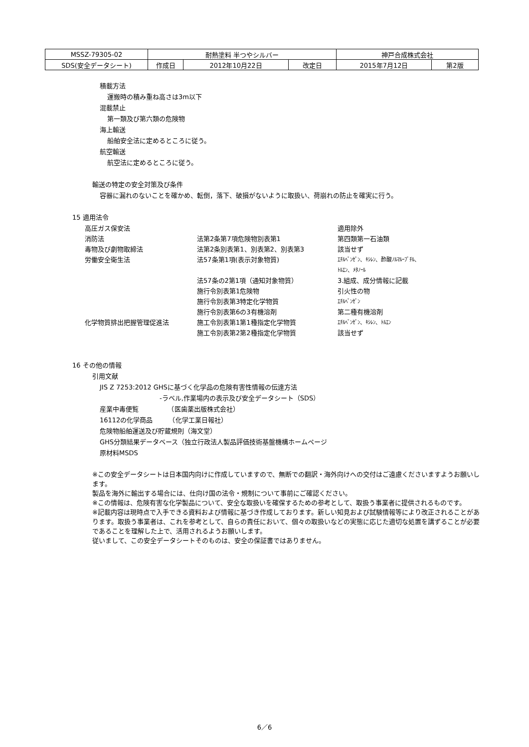| MSSZ-79305-02 | 耐熱塗料 半つやシルバー | | | 神戸合成株式会社 | |
| SDS(安全データシート) | 作成日 | 2012年10月22日 | 改定日 | 2015年7月12日 | 第2版 |
積載方法
運搬時の積み重ね高さは3m以下
混載禁止
第一類及び第六類の危険物
海上輸送
船舶安全法に定めるところに従う。
航空輸送
航空法に定めるところに従う。
輸送の特定の安全対策及び条件
容器に漏れのないことを確かめ、転倒，落下、破損がないように取扱い、荷崩れの防止を確実に行う。
15 適用法令
| 高圧ガス保安法 | | 適用除外 |
| 消防法 | 法第2条第7項危険物別表第1 | 第四類第一石油類 |
| 毒物及び劇物取締法 | 法第2条別表第1、別表第2、別表第3 | 該当せず |
| 労働安全衛生法 | 法57条第1項(表示対象物質) | ｴﾁﾙﾍﾞﾝｾﾞﾝ、ｷｼﾚﾝ、酢酸ﾉﾙﾏﾙｰﾌﾞﾁﾙ、 ﾄﾙｴﾝ、ﾒﾀﾉｰﾙ |
| | 法57条の2第1項（通知対象物質） | 3.組成、成分情報に記載 |
| | 施行令別表第1危険物 | 引火性の物 |
| | 施行令別表第3特定化学物質 | ｴﾁﾙﾍﾞﾝｾﾞﾝ |
| | 施行令別表第6の3有機溶剤 | 第二種有機溶剤 |
| 化学物質排出把握管理促進法 | 施工令別表第1第1種指定化学物質 | ｴﾁﾙﾍﾞﾝｾﾞﾝ、ｷｼﾚﾝ、ﾄﾙｴﾝ |
| | 施工令別表第2第2種指定化学物質 | 該当せず |
16 その他の情報
引用文献
JIS Z 7253:2012 GHSに基づく化学品の危険有害性情報の伝達方法
-ラベル,作業場内の表示及び安全データシート（SDS）
産業中毒便覧　　　　　（医歯薬出版株式会社）
16112の化学商品　　　（化学工業日報社）
危険物船舶運送及び貯蔵規則（海文堂）
GHS分類結果データベース（独立行政法人製品評価技術基盤機構ホームページ
原材料MSDS
※この安全データシートは日本国内向けに作成していますので、無断での翻訳・海外向けへの交付はご遠慮くださいますようお願いします。
製品を海外に輸出する場合には、仕向け国の法令・規制について事前にご確認ください。
※この情報は、危険有害な化学製品について、安全な取扱いを確保するための参考として、取扱う事業者に提供されるものです。
※記載内容は現時点で入手できる資料および情報に基づき作成しております。新しい知見および試験情報等により改正されることがあります。取扱う事業者は、これを参考として、自らの責任において、個々の取扱いなどの実態に応じた適切な処置を講ずることが必要であることを理解した上で、活用されるようお願いします。
従いまして、この安全データシートそのものは、安全の保証書ではありません。
6／6